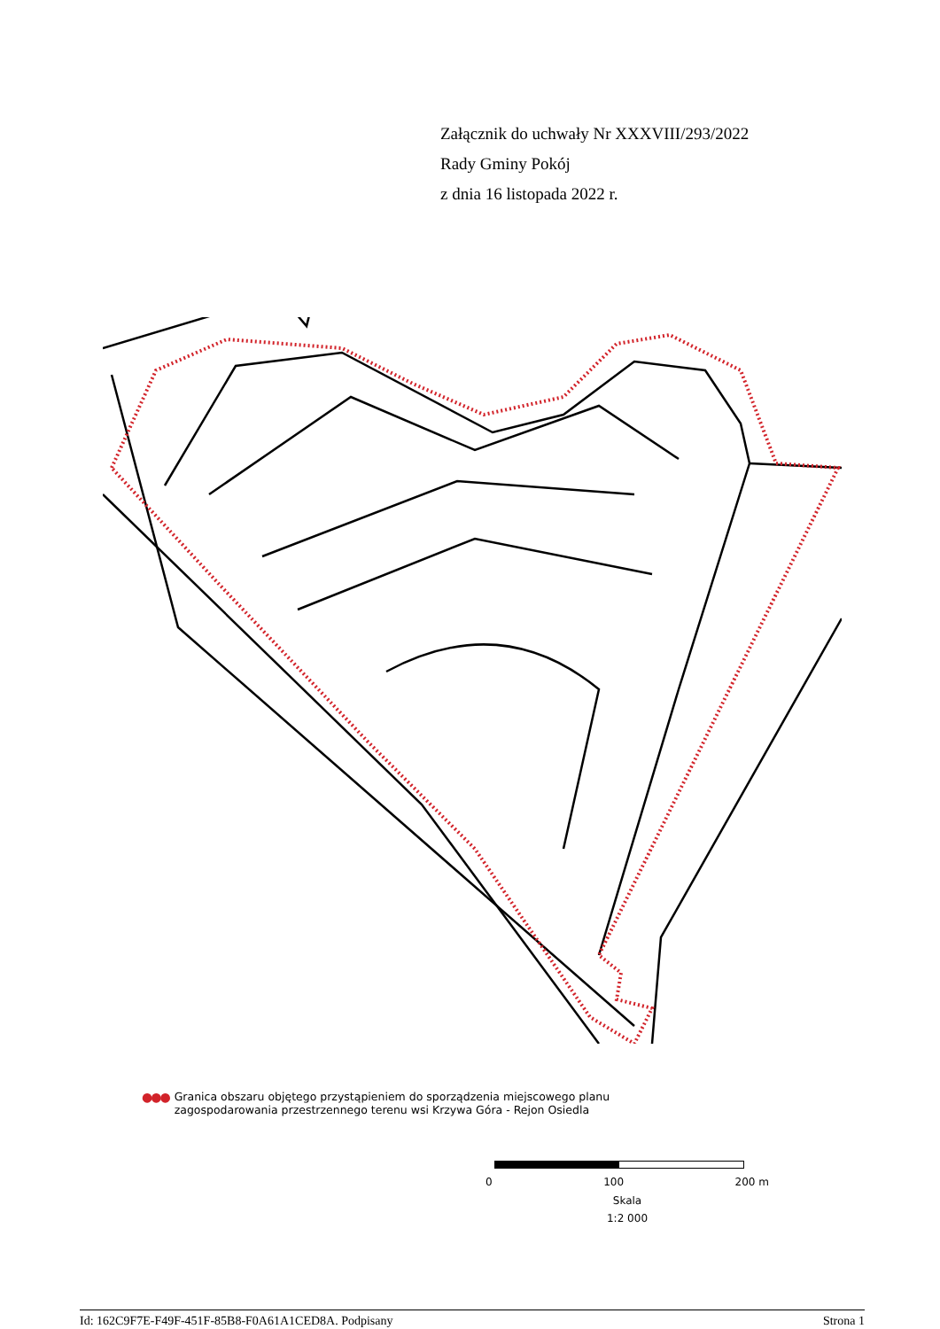Załącznik do uchwały Nr XXXVIII/293/2022
Rady Gminy Pokój
z dnia 16 listopada 2022 r.
●●● Granica obszaru objętego przystąpieniem do sporządzenia miejscowego planu
zagospodarowania przestrzennego terenu wsi Krzywa Góra - Rejon Osiedla
0 100 200 m
Skala
1:2 000
Id: 162C9F7E-F49F-451F-85B8-F0A61A1CED8A. Podpisany Strona 1